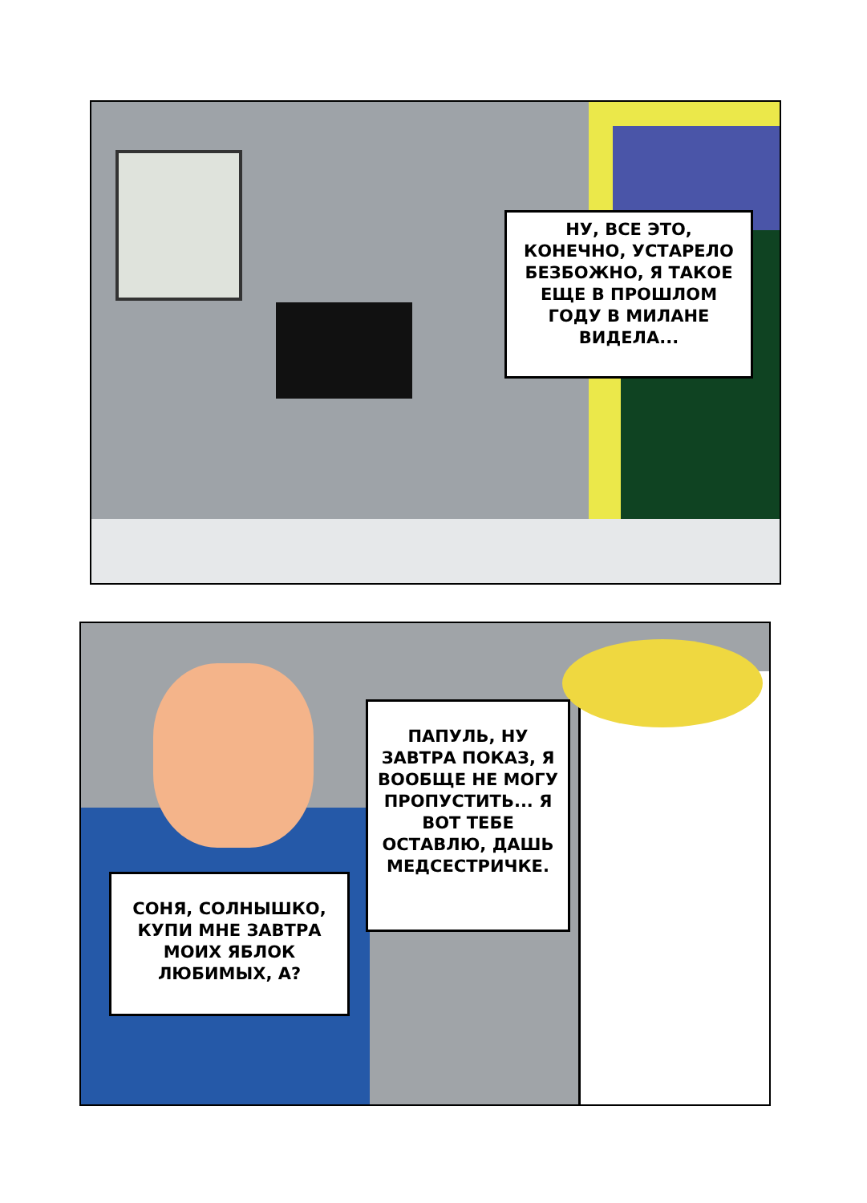НУ, ВСЕ ЭТО, КОНЕЧНО, УСТАРЕЛО БЕЗБОЖНО, Я ТАКОЕ ЕЩЕ В ПРОШЛОМ ГОДУ В МИЛАНЕ ВИДЕЛА...
ПАПУЛЬ, НУ ЗАВТРА ПОКАЗ, Я ВООБЩЕ НЕ МОГУ ПРОПУСТИТЬ... Я ВОТ ТЕБЕ ОСТАВЛЮ, ДАШЬ МЕДСЕСТРИЧКЕ.
СОНЯ, СОЛНЫШКО, КУПИ МНЕ ЗАВТРА МОИХ ЯБЛОК ЛЮБИМЫХ, А?